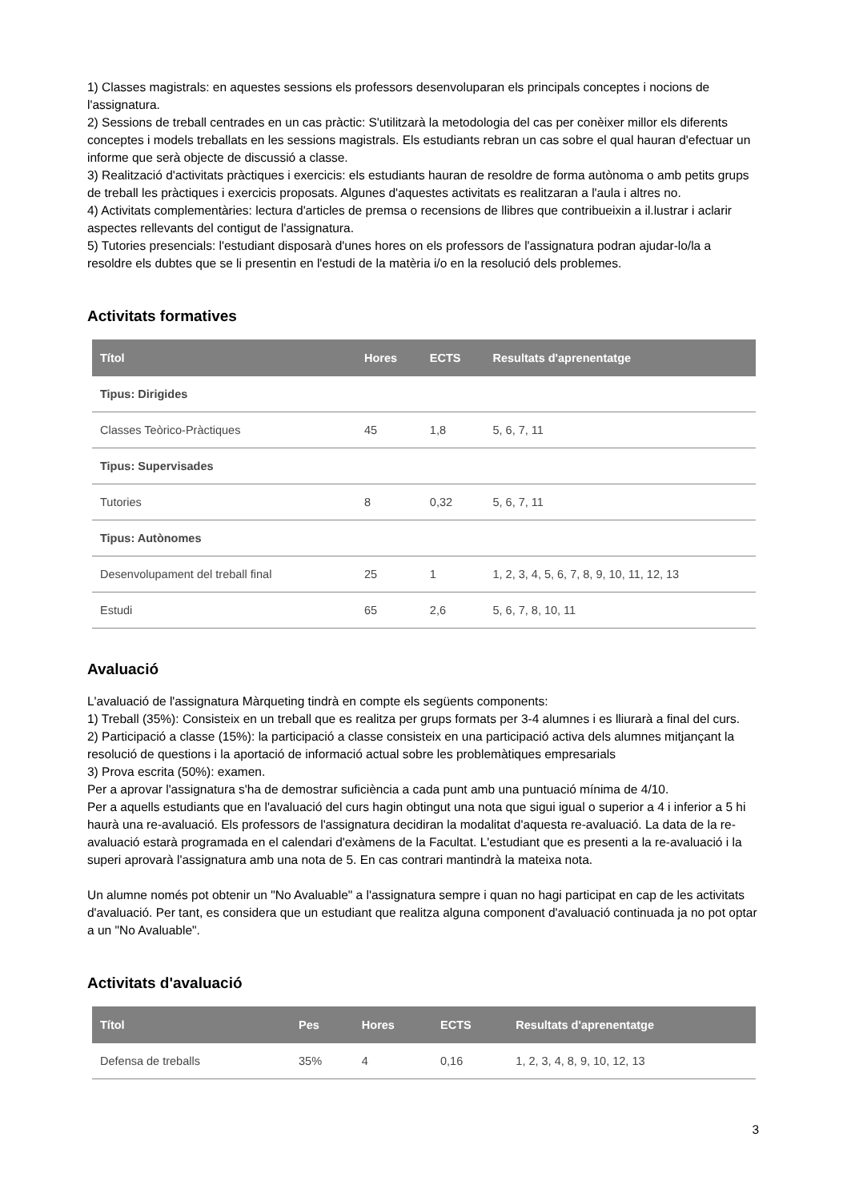1) Classes magistrals: en aquestes sessions els professors desenvoluparan els principals conceptes i nocions de l'assignatura.
2) Sessions de treball centrades en un cas pràctic: S'utilitzarà la metodologia del cas per conèixer millor els diferents conceptes i models treballats en les sessions magistrals. Els estudiants rebran un cas sobre el qual hauran d'efectuar un informe que serà objecte de discussió a classe.
3) Realització d'activitats pràctiques i exercicis: els estudiants hauran de resoldre de forma autònoma o amb petits grups de treball les pràctiques i exercicis proposats. Algunes d'aquestes activitats es realitzaran a l'aula i altres no.
4) Activitats complementàries: lectura d'articles de premsa o recensions de llibres que contribueixin a il.lustrar i aclarir aspectes rellevants del contigut de l'assignatura.
5) Tutories presencials: l'estudiant disposarà d'unes hores on els professors de l'assignatura podran ajudar-lo/la a resoldre els dubtes que se li presentin en l'estudi de la matèria i/o en la resolució dels problemes.
Activitats formatives
| Títol | Hores | ECTS | Resultats d'aprenentatge |
| --- | --- | --- | --- |
| Tipus: Dirigides | | | |
| Classes Teòrico-Pràctiques | 45 | 1,8 | 5, 6, 7, 11 |
| Tipus: Supervisades | | | |
| Tutories | 8 | 0,32 | 5, 6, 7, 11 |
| Tipus: Autònomes | | | |
| Desenvolupament del treball final | 25 | 1 | 1, 2, 3, 4, 5, 6, 7, 8, 9, 10, 11, 12, 13 |
| Estudi | 65 | 2,6 | 5, 6, 7, 8, 10, 11 |
Avaluació
L'avaluació de l'assignatura Màrqueting tindrà en compte els següents components:
1) Treball (35%): Consisteix en un treball que es realitza per grups formats per 3-4 alumnes i es lliurarà a final del curs.
2) Participació a classe (15%): la participació a classe consisteix en una participació activa dels alumnes mitjançant la resolució de questions i la aportació de informació actual sobre les problemàtiques empresarials
3) Prova escrita (50%): examen.
Per a aprovar l'assignatura s'ha de demostrar suficiència a cada punt amb una puntuació mínima de 4/10.
Per a aquells estudiants que en l'avaluació del curs hagin obtingut una nota que sigui igual o superior a 4 i inferior a 5 hi haurà una re-avaluació. Els professors de l'assignatura decidiran la modalitat d'aquesta re-avaluació. La data de la re-avaluació estarà programada en el calendari d'exàmens de la Facultat. L'estudiant que es presenti a la re-avaluació i la superi aprovarà l'assignatura amb una nota de 5. En cas contrari mantindrà la mateixa nota.
Un alumne només pot obtenir un "No Avaluable" a l'assignatura sempre i quan no hagi participat en cap de les activitats d'avaluació. Per tant, es considera que un estudiant que realitza alguna component d'avaluació continuada ja no pot optar a un "No Avaluable".
Activitats d'avaluació
| Títol | Pes | Hores | ECTS | Resultats d'aprenentatge |
| --- | --- | --- | --- | --- |
| Defensa de treballs | 35% | 4 | 0,16 | 1, 2, 3, 4, 8, 9, 10, 12, 13 |
3